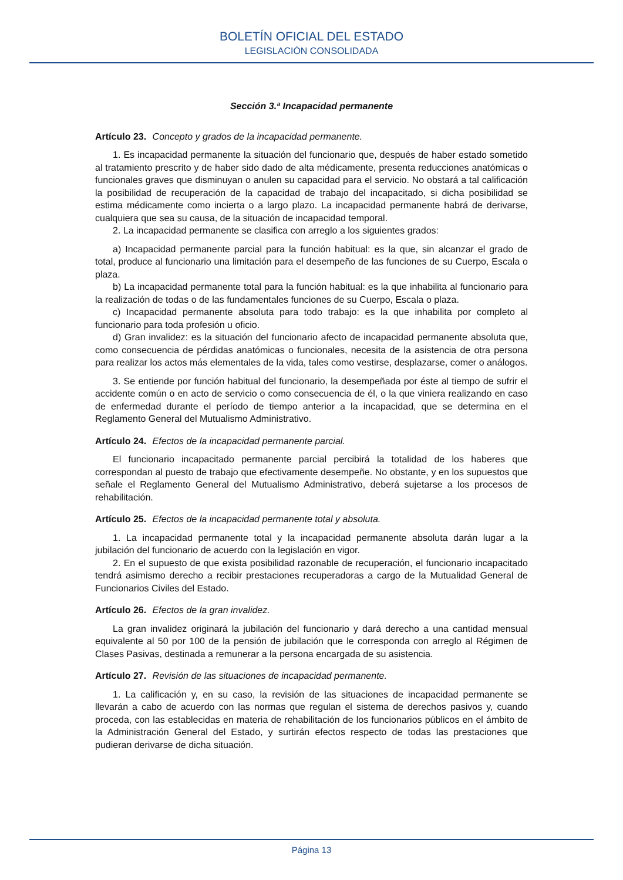BOLETÍN OFICIAL DEL ESTADO
LEGISLACIÓN CONSOLIDADA
Sección 3.ª Incapacidad permanente
Artículo 23. Concepto y grados de la incapacidad permanente.
1. Es incapacidad permanente la situación del funcionario que, después de haber estado sometido al tratamiento prescrito y de haber sido dado de alta médicamente, presenta reducciones anatómicas o funcionales graves que disminuyan o anulen su capacidad para el servicio. No obstará a tal calificación la posibilidad de recuperación de la capacidad de trabajo del incapacitado, si dicha posibilidad se estima médicamente como incierta o a largo plazo. La incapacidad permanente habrá de derivarse, cualquiera que sea su causa, de la situación de incapacidad temporal.
2. La incapacidad permanente se clasifica con arreglo a los siguientes grados:
a) Incapacidad permanente parcial para la función habitual: es la que, sin alcanzar el grado de total, produce al funcionario una limitación para el desempeño de las funciones de su Cuerpo, Escala o plaza.
b) La incapacidad permanente total para la función habitual: es la que inhabilita al funcionario para la realización de todas o de las fundamentales funciones de su Cuerpo, Escala o plaza.
c) Incapacidad permanente absoluta para todo trabajo: es la que inhabilita por completo al funcionario para toda profesión u oficio.
d) Gran invalidez: es la situación del funcionario afecto de incapacidad permanente absoluta que, como consecuencia de pérdidas anatómicas o funcionales, necesita de la asistencia de otra persona para realizar los actos más elementales de la vida, tales como vestirse, desplazarse, comer o análogos.
3. Se entiende por función habitual del funcionario, la desempeñada por éste al tiempo de sufrir el accidente común o en acto de servicio o como consecuencia de él, o la que viniera realizando en caso de enfermedad durante el período de tiempo anterior a la incapacidad, que se determina en el Reglamento General del Mutualismo Administrativo.
Artículo 24. Efectos de la incapacidad permanente parcial.
El funcionario incapacitado permanente parcial percibirá la totalidad de los haberes que correspondan al puesto de trabajo que efectivamente desempeñe. No obstante, y en los supuestos que señale el Reglamento General del Mutualismo Administrativo, deberá sujetarse a los procesos de rehabilitación.
Artículo 25. Efectos de la incapacidad permanente total y absoluta.
1. La incapacidad permanente total y la incapacidad permanente absoluta darán lugar a la jubilación del funcionario de acuerdo con la legislación en vigor.
2. En el supuesto de que exista posibilidad razonable de recuperación, el funcionario incapacitado tendrá asimismo derecho a recibir prestaciones recuperadoras a cargo de la Mutualidad General de Funcionarios Civiles del Estado.
Artículo 26. Efectos de la gran invalidez.
La gran invalidez originará la jubilación del funcionario y dará derecho a una cantidad mensual equivalente al 50 por 100 de la pensión de jubilación que le corresponda con arreglo al Régimen de Clases Pasivas, destinada a remunerar a la persona encargada de su asistencia.
Artículo 27. Revisión de las situaciones de incapacidad permanente.
1. La calificación y, en su caso, la revisión de las situaciones de incapacidad permanente se llevarán a cabo de acuerdo con las normas que regulan el sistema de derechos pasivos y, cuando proceda, con las establecidas en materia de rehabilitación de los funcionarios públicos en el ámbito de la Administración General del Estado, y surtirán efectos respecto de todas las prestaciones que pudieran derivarse de dicha situación.
Página 13